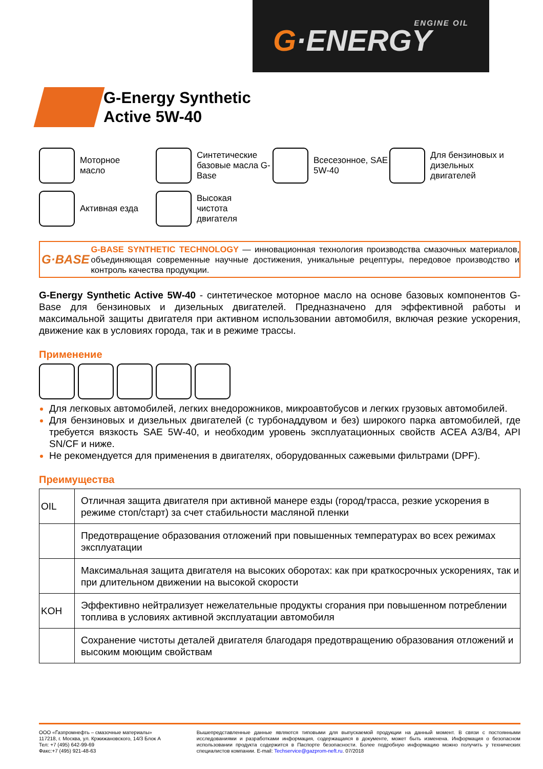ENGINE OIL
G·ENERGY
G-Energy Synthetic
Active 5W-40
Моторное
масло
Синтетические базовые масла G-Base
Всесезонное, SAE 5W-40
Для бензиновых и дизельных двигателей
Активная езда
Высокая
чистота
двигателя
G·BASE
G-BASE SYNTHETIC TECHNOLOGY — инновационная технология производства смазочных материалов, объединяющая современные научные достижения, уникальные рецептуры, передовое производство и контроль качества продукции.
G-Energy Synthetic Active 5W-40 - синтетическое моторное масло на основе базовых компонентов G-Base для бензиновых и дизельных двигателей. Предназначено для эффективной работы и максимальной защиты двигателя при активном использовании автомобиля, включая резкие ускорения, движение как в условиях города, так и в режиме трассы.
Применение
Для легковых автомобилей, легких внедорожников, микроавтобусов и легких грузовых автомобилей.
Для бензиновых и дизельных двигателей (с турбонаддувом и без) широкого парка автомобилей, где требуется вязкость SAE 5W-40, и необходим уровень эксплуатационных свойств ACEA A3/B4, API SN/CF и ниже.
Не рекомендуется для применения в двигателях, оборудованных сажевыми фильтрами (DPF).
Преимущества
| OIL | Отличная защита двигателя при активной манере езды (город/трасса, резкие ускорения в режиме стоп/старт) за счет стабильности масляной пленки |
| | Предотвращение образования отложений при повышенных температурах во всех режимах эксплуатации |
| | Максимальная защита двигателя на высоких оборотах: как при краткосрочных ускорениях, так и при длительном движении на высокой скорости |
| KOH | Эффективно нейтрализует нежелательные продукты сгорания при повышенном потреблении топлива в условиях активной эксплуатации автомобиля |
| | Сохранение чистоты деталей двигателя благодаря предотвращению образования отложений и высоким моющим свойствам |
ООО «Газпромнефть – смазочные материалы»
117218, г. Москва, ул. Кржижановского, 14/3 Блок А
Тел: +7 (495) 642-99-69
Факс:+7 (495) 921-48-63
Вышепредставленные данные являются типовыми для выпускаемой продукции на данный момент. В связи с постоянными исследованиями и разработками информация, содержащаяся в документе, может быть изменена. Информация о безопасном использовании продукта содержится в Паспорте безопасности. Более подробную информацию можно получить у технических специалистов компании. E-mail: Techservice@gazprom-neft.ru. 07/2018